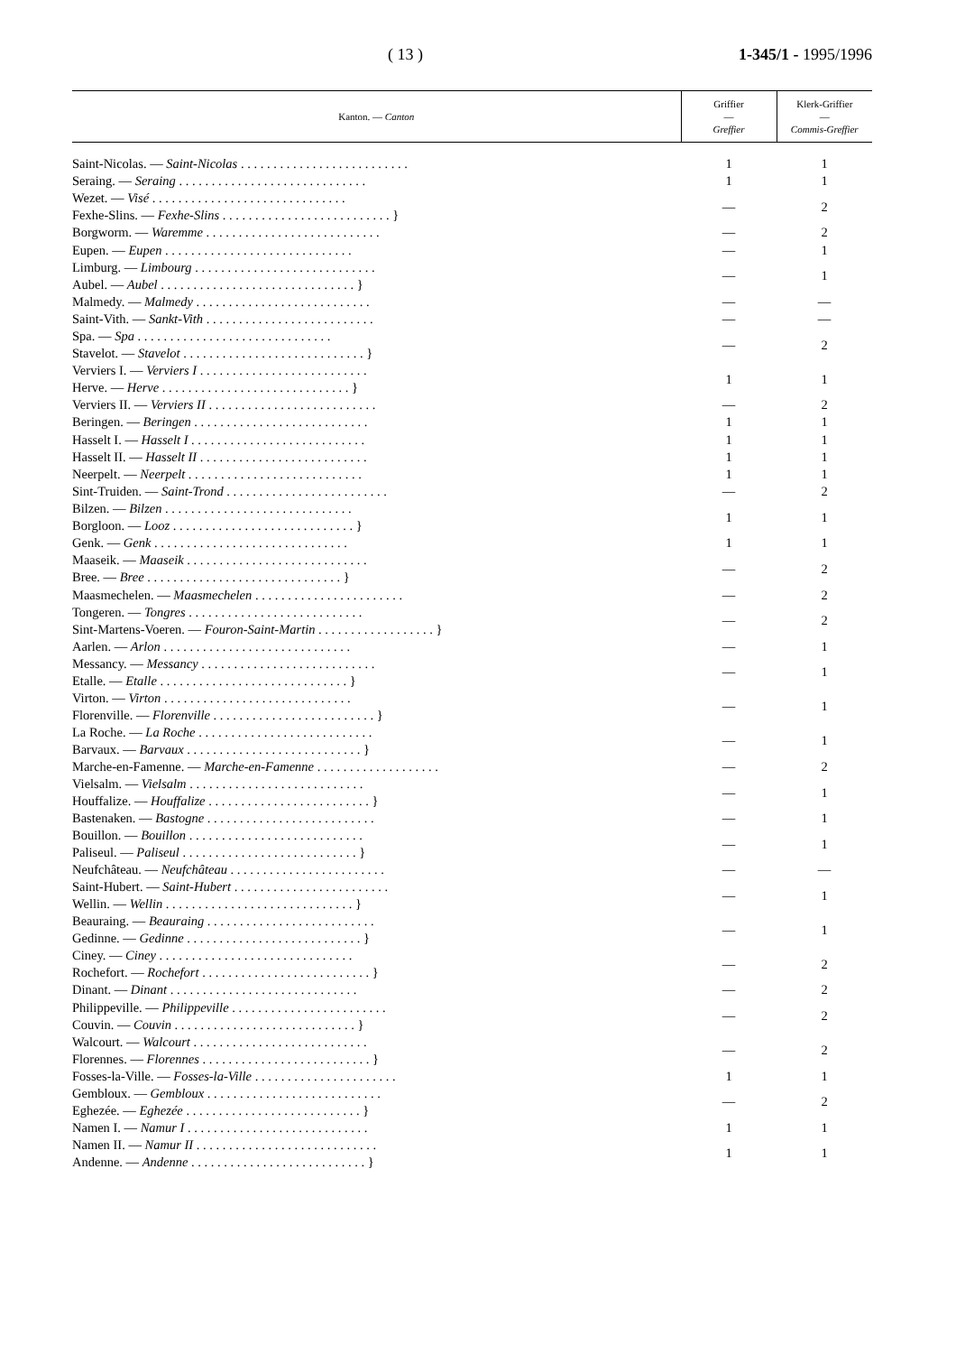( 13 ) 1-345/1 - 1995/1996
| Kanton. — Canton | Griffier — Greffier | Klerk-Griffier — Commis-Greffier |
| --- | --- | --- |
| Saint-Nicolas. — Saint-Nicolas . . . . . . . . . . . . . . . . . . . . . . . . . . | 1 | 1 |
| Seraing. — Seraing . . . . . . . . . . . . . . . . . . . . . . . . . . . . . | 1 | 1 |
| Wezet. — Visé . . . . . . . . . . . . . . . . . . . . . . . . . . . . . . Fexhe-Slins. — Fexhe-Slins . . . . . . . . . . . . . . . . . . . . . . . . . . } | — | 2 |
| Borgworm. — Waremme . . . . . . . . . . . . . . . . . . . . . . . . . . . | — | 2 |
| Eupen. — Eupen . . . . . . . . . . . . . . . . . . . . . . . . . . . . . | — | 1 |
| Limburg. — Limbourg . . . . . . . . . . . . . . . . . . . . . . . . . . . . Aubel. — Aubel . . . . . . . . . . . . . . . . . . . . . . . . . . . . . . } | — | 1 |
| Malmedy. — Malmedy . . . . . . . . . . . . . . . . . . . . . . . . . . . | — | — |
| Saint-Vith. — Sankt-Vith . . . . . . . . . . . . . . . . . . . . . . . . . . | — | — |
| Spa. — Spa . . . . . . . . . . . . . . . . . . . . . . . . . . . . . . Stavelot. — Stavelot . . . . . . . . . . . . . . . . . . . . . . . . . . . . } | — | 2 |
| Verviers I. — Verviers I . . . . . . . . . . . . . . . . . . . . . . . . . . Herve. — Herve . . . . . . . . . . . . . . . . . . . . . . . . . . . . . } | 1 | 1 |
| Verviers II. — Verviers II . . . . . . . . . . . . . . . . . . . . . . . . . . | — | 2 |
| Beringen. — Beringen . . . . . . . . . . . . . . . . . . . . . . . . . . . | 1 | 1 |
| Hasselt I. — Hasselt I . . . . . . . . . . . . . . . . . . . . . . . . . . . | 1 | 1 |
| Hasselt II. — Hasselt II . . . . . . . . . . . . . . . . . . . . . . . . . . | 1 | 1 |
| Neerpelt. — Neerpelt . . . . . . . . . . . . . . . . . . . . . . . . . . . | 1 | 1 |
| Sint-Truiden. — Saint-Trond . . . . . . . . . . . . . . . . . . . . . . . . . | — | 2 |
| Bilzen. — Bilzen . . . . . . . . . . . . . . . . . . . . . . . . . . . . . Borgloon. — Looz . . . . . . . . . . . . . . . . . . . . . . . . . . . . } | 1 | 1 |
| Genk. — Genk . . . . . . . . . . . . . . . . . . . . . . . . . . . . . . | 1 | 1 |
| Maaseik. — Maaseik . . . . . . . . . . . . . . . . . . . . . . . . . . . . Bree. — Bree . . . . . . . . . . . . . . . . . . . . . . . . . . . . . . } | — | 2 |
| Maasmechelen. — Maasmechelen . . . . . . . . . . . . . . . . . . . . . . . | — | 2 |
| Tongeren. — Tongres . . . . . . . . . . . . . . . . . . . . . . . . . . . Sint-Martens-Voeren. — Fouron-Saint-Martin . . . . . . . . . . . . . . . . . . } | — | 2 |
| Aarlen. — Arlon . . . . . . . . . . . . . . . . . . . . . . . . . . . . . | — | 1 |
| Messancy. — Messancy . . . . . . . . . . . . . . . . . . . . . . . . . . . Etalle. — Etalle . . . . . . . . . . . . . . . . . . . . . . . . . . . . . } | — | 1 |
| Virton. — Virton . . . . . . . . . . . . . . . . . . . . . . . . . . . . . Florenville. — Florenville . . . . . . . . . . . . . . . . . . . . . . . . . } | — | 1 |
| La Roche. — La Roche . . . . . . . . . . . . . . . . . . . . . . . . . . . Barvaux. — Barvaux . . . . . . . . . . . . . . . . . . . . . . . . . . . } | — | 1 |
| Marche-en-Famenne. — Marche-en-Famenne . . . . . . . . . . . . . . . . . . . | — | 2 |
| Vielsalm. — Vielsalm . . . . . . . . . . . . . . . . . . . . . . . . . . . Houffalize. — Houffalize . . . . . . . . . . . . . . . . . . . . . . . . . } | — | 1 |
| Bastenaken. — Bastogne . . . . . . . . . . . . . . . . . . . . . . . . . . | — | 1 |
| Bouillon. — Bouillon . . . . . . . . . . . . . . . . . . . . . . . . . . . Paliseul. — Paliseul . . . . . . . . . . . . . . . . . . . . . . . . . . . } | — | 1 |
| Neufchâteau. — Neufchâteau . . . . . . . . . . . . . . . . . . . . . . . . | — | — |
| Saint-Hubert. — Saint-Hubert . . . . . . . . . . . . . . . . . . . . . . . . Wellin. — Wellin . . . . . . . . . . . . . . . . . . . . . . . . . . . . . } | — | 1 |
| Beauraing. — Beauraing . . . . . . . . . . . . . . . . . . . . . . . . . . Gedinne. — Gedinne . . . . . . . . . . . . . . . . . . . . . . . . . . . } | — | 1 |
| Ciney. — Ciney . . . . . . . . . . . . . . . . . . . . . . . . . . . . . . Rochefort. — Rochefort . . . . . . . . . . . . . . . . . . . . . . . . . . } | — | 2 |
| Dinant. — Dinant . . . . . . . . . . . . . . . . . . . . . . . . . . . . . | — | 2 |
| Philippeville. — Philippeville . . . . . . . . . . . . . . . . . . . . . . . . Couvin. — Couvin . . . . . . . . . . . . . . . . . . . . . . . . . . . . } | — | 2 |
| Walcourt. — Walcourt . . . . . . . . . . . . . . . . . . . . . . . . . . . Florennes. — Florennes . . . . . . . . . . . . . . . . . . . . . . . . . . } | — | 2 |
| Fosses-la-Ville. — Fosses-la-Ville . . . . . . . . . . . . . . . . . . . . . . | 1 | 1 |
| Gembloux. — Gembloux . . . . . . . . . . . . . . . . . . . . . . . . . . . Eghezée. — Eghezée . . . . . . . . . . . . . . . . . . . . . . . . . . . } | — | 2 |
| Namen I. — Namur I . . . . . . . . . . . . . . . . . . . . . . . . . . . . | 1 | 1 |
| Namen II. — Namur II . . . . . . . . . . . . . . . . . . . . . . . . . . . . Andenne. — Andenne . . . . . . . . . . . . . . . . . . . . . . . . . . . } | 1 | 1 |